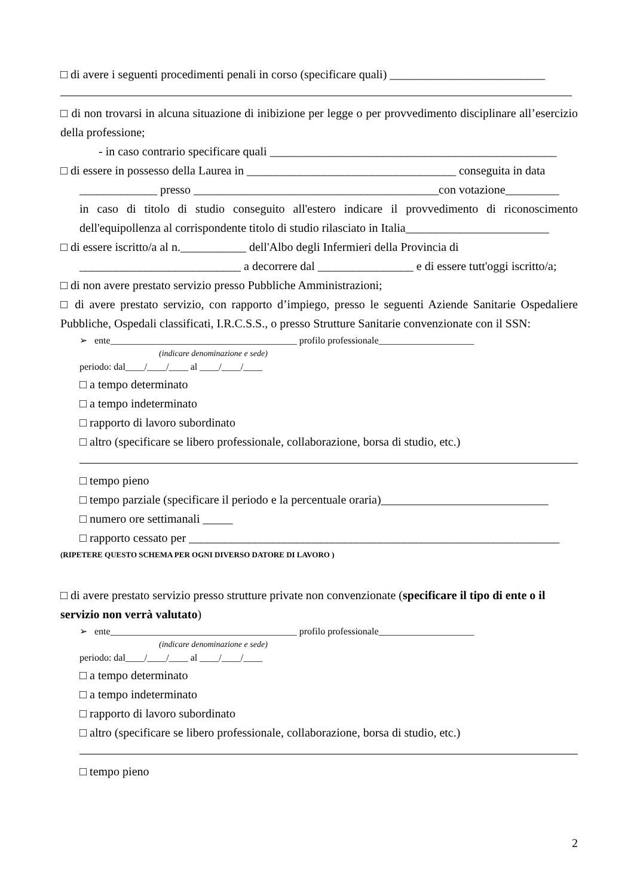□ di avere i seguenti procedimenti penali in corso (specificare quali) __________________________
□ di non trovarsi in alcuna situazione di inibizione per legge o per provvedimento disciplinare all’esercizio della professione;
- in caso contrario specificare quali ________________________________________________
□ di essere in possesso della Laurea in ___________________________________ conseguita in data
_____________ presso _________________________________________con votazione_________
in caso di titolo di studio conseguito all'estero indicare il provvedimento di riconoscimento dell'equipollenza al corrispondente titolo di studio rilasciato in Italia________________________
□ di essere iscritto/a al n.___________ dell'Albo degli Infermieri della Provincia di
___________________________ a decorrere dal ________________ e di essere tutt'oggi iscritto/a;
□ di non avere prestato servizio presso Pubbliche Amministrazioni;
□ di avere prestato servizio, con rapporto d’impiego, presso le seguenti Aziende Sanitarie Ospedaliere Pubbliche, Ospedali classificati, I.R.C.S.S., o presso Strutture Sanitarie convenzionate con il SSN:
➢ ente_______________________________________ profilo professionale____________________
(indicare denominazione e sede)
periodo: dal____/____/____ al ____/____/____
□ a tempo determinato
□ a tempo indeterminato
□ rapporto di lavoro subordinato
□ altro (specificare se libero professionale, collaborazione, borsa di studio, etc.)
□ tempo pieno
□ tempo parziale (specificare il periodo e la percentuale oraria)____________________________
□ numero ore settimanali _____
□ rapporto cessato per ______________________________________________________________
(RIPETERE QUESTO SCHEMA PER OGNI DIVERSO DATORE DI LAVORO )
□ di avere prestato servizio presso strutture private non convenzionate (specificare il tipo di ente o il servizio non verrà valutato)
➢ ente_______________________________________ profilo professionale____________________
(indicare denominazione e sede)
periodo: dal____/____/____ al ____/____/____
□ a tempo determinato
□ a tempo indeterminato
□ rapporto di lavoro subordinato
□ altro (specificare se libero professionale, collaborazione, borsa di studio, etc.)
□ tempo pieno
2